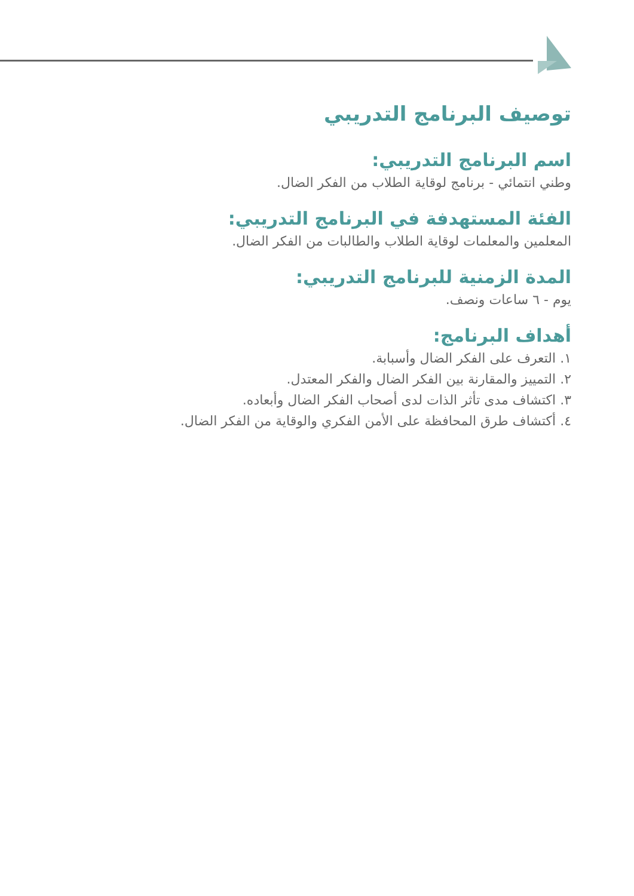توصيف البرنامج التدريبي
اسم البرنامج التدريبي:
وطني انتمائي - برنامج لوقاية الطلاب من الفكر الضال.
الفئة المستهدفة في البرنامج التدريبي:
المعلمين والمعلمات لوقاية الطلاب والطالبات من الفكر الضال.
المدة الزمنية للبرنامج التدريبي:
يوم - ٦ ساعات ونصف.
أهداف البرنامج:
١. التعرف على الفكر الضال وأسبابة.
٢. التمييز والمقارنة بين الفكر الضال والفكر المعتدل.
٣. اكتشاف مدى تأثر الذات لدى أصحاب الفكر الضال وأبعاده.
٤. أكتشاف طرق المحافظة على الأمن الفكري والوقاية من الفكر الضال.